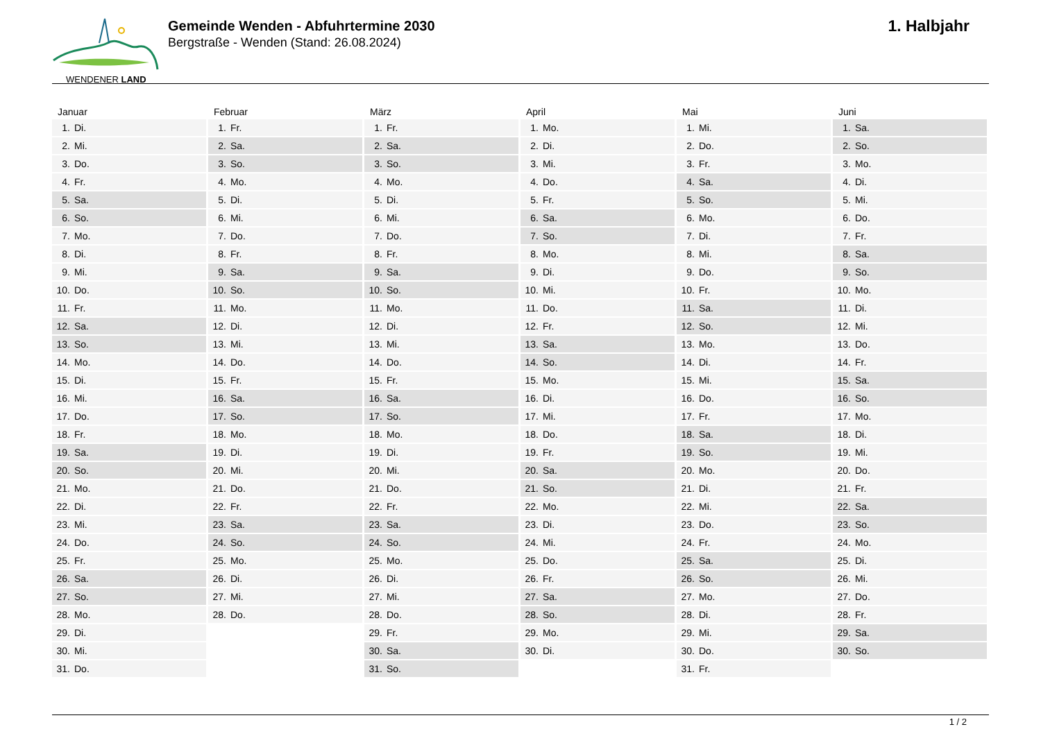WENDENER LAND
Gemeinde Wenden - Abfuhrtermine 2030
Bergstraße - Wenden (Stand: 26.08.2024)
1. Halbjahr
Januar
| 1. | Di. |
| 2. | Mi. |
| 3. | Do. |
| 4. | Fr. |
| 5. | Sa. |
| 6. | So. |
| 7. | Mo. |
| 8. | Di. |
| 9. | Mi. |
| 10. | Do. |
| 11. | Fr. |
| 12. | Sa. |
| 13. | So. |
| 14. | Mo. |
| 15. | Di. |
| 16. | Mi. |
| 17. | Do. |
| 18. | Fr. |
| 19. | Sa. |
| 20. | So. |
| 21. | Mo. |
| 22. | Di. |
| 23. | Mi. |
| 24. | Do. |
| 25. | Fr. |
| 26. | Sa. |
| 27. | So. |
| 28. | Mo. |
| 29. | Di. |
| 30. | Mi. |
| 31. | Do. |
Februar
| 1. | Fr. |
| 2. | Sa. |
| 3. | So. |
| 4. | Mo. |
| 5. | Di. |
| 6. | Mi. |
| 7. | Do. |
| 8. | Fr. |
| 9. | Sa. |
| 10. | So. |
| 11. | Mo. |
| 12. | Di. |
| 13. | Mi. |
| 14. | Do. |
| 15. | Fr. |
| 16. | Sa. |
| 17. | So. |
| 18. | Mo. |
| 19. | Di. |
| 20. | Mi. |
| 21. | Do. |
| 22. | Fr. |
| 23. | Sa. |
| 24. | So. |
| 25. | Mo. |
| 26. | Di. |
| 27. | Mi. |
| 28. | Do. |
März
| 1. | Fr. |
| 2. | Sa. |
| 3. | So. |
| 4. | Mo. |
| 5. | Di. |
| 6. | Mi. |
| 7. | Do. |
| 8. | Fr. |
| 9. | Sa. |
| 10. | So. |
| 11. | Mo. |
| 12. | Di. |
| 13. | Mi. |
| 14. | Do. |
| 15. | Fr. |
| 16. | Sa. |
| 17. | So. |
| 18. | Mo. |
| 19. | Di. |
| 20. | Mi. |
| 21. | Do. |
| 22. | Fr. |
| 23. | Sa. |
| 24. | So. |
| 25. | Mo. |
| 26. | Di. |
| 27. | Mi. |
| 28. | Do. |
| 29. | Fr. |
| 30. | Sa. |
| 31. | So. |
April
| 1. | Mo. |
| 2. | Di. |
| 3. | Mi. |
| 4. | Do. |
| 5. | Fr. |
| 6. | Sa. |
| 7. | So. |
| 8. | Mo. |
| 9. | Di. |
| 10. | Mi. |
| 11. | Do. |
| 12. | Fr. |
| 13. | Sa. |
| 14. | So. |
| 15. | Mo. |
| 16. | Di. |
| 17. | Mi. |
| 18. | Do. |
| 19. | Fr. |
| 20. | Sa. |
| 21. | So. |
| 22. | Mo. |
| 23. | Di. |
| 24. | Mi. |
| 25. | Do. |
| 26. | Fr. |
| 27. | Sa. |
| 28. | So. |
| 29. | Mo. |
| 30. | Di. |
Mai
| 1. | Mi. |
| 2. | Do. |
| 3. | Fr. |
| 4. | Sa. |
| 5. | So. |
| 6. | Mo. |
| 7. | Di. |
| 8. | Mi. |
| 9. | Do. |
| 10. | Fr. |
| 11. | Sa. |
| 12. | So. |
| 13. | Mo. |
| 14. | Di. |
| 15. | Mi. |
| 16. | Do. |
| 17. | Fr. |
| 18. | Sa. |
| 19. | So. |
| 20. | Mo. |
| 21. | Di. |
| 22. | Mi. |
| 23. | Do. |
| 24. | Fr. |
| 25. | Sa. |
| 26. | So. |
| 27. | Mo. |
| 28. | Di. |
| 29. | Mi. |
| 30. | Do. |
| 31. | Fr. |
Juni
| 1. | Sa. |
| 2. | So. |
| 3. | Mo. |
| 4. | Di. |
| 5. | Mi. |
| 6. | Do. |
| 7. | Fr. |
| 8. | Sa. |
| 9. | So. |
| 10. | Mo. |
| 11. | Di. |
| 12. | Mi. |
| 13. | Do. |
| 14. | Fr. |
| 15. | Sa. |
| 16. | So. |
| 17. | Mo. |
| 18. | Di. |
| 19. | Mi. |
| 20. | Do. |
| 21. | Fr. |
| 22. | Sa. |
| 23. | So. |
| 24. | Mo. |
| 25. | Di. |
| 26. | Mi. |
| 27. | Do. |
| 28. | Fr. |
| 29. | Sa. |
| 30. | So. |
1 / 2